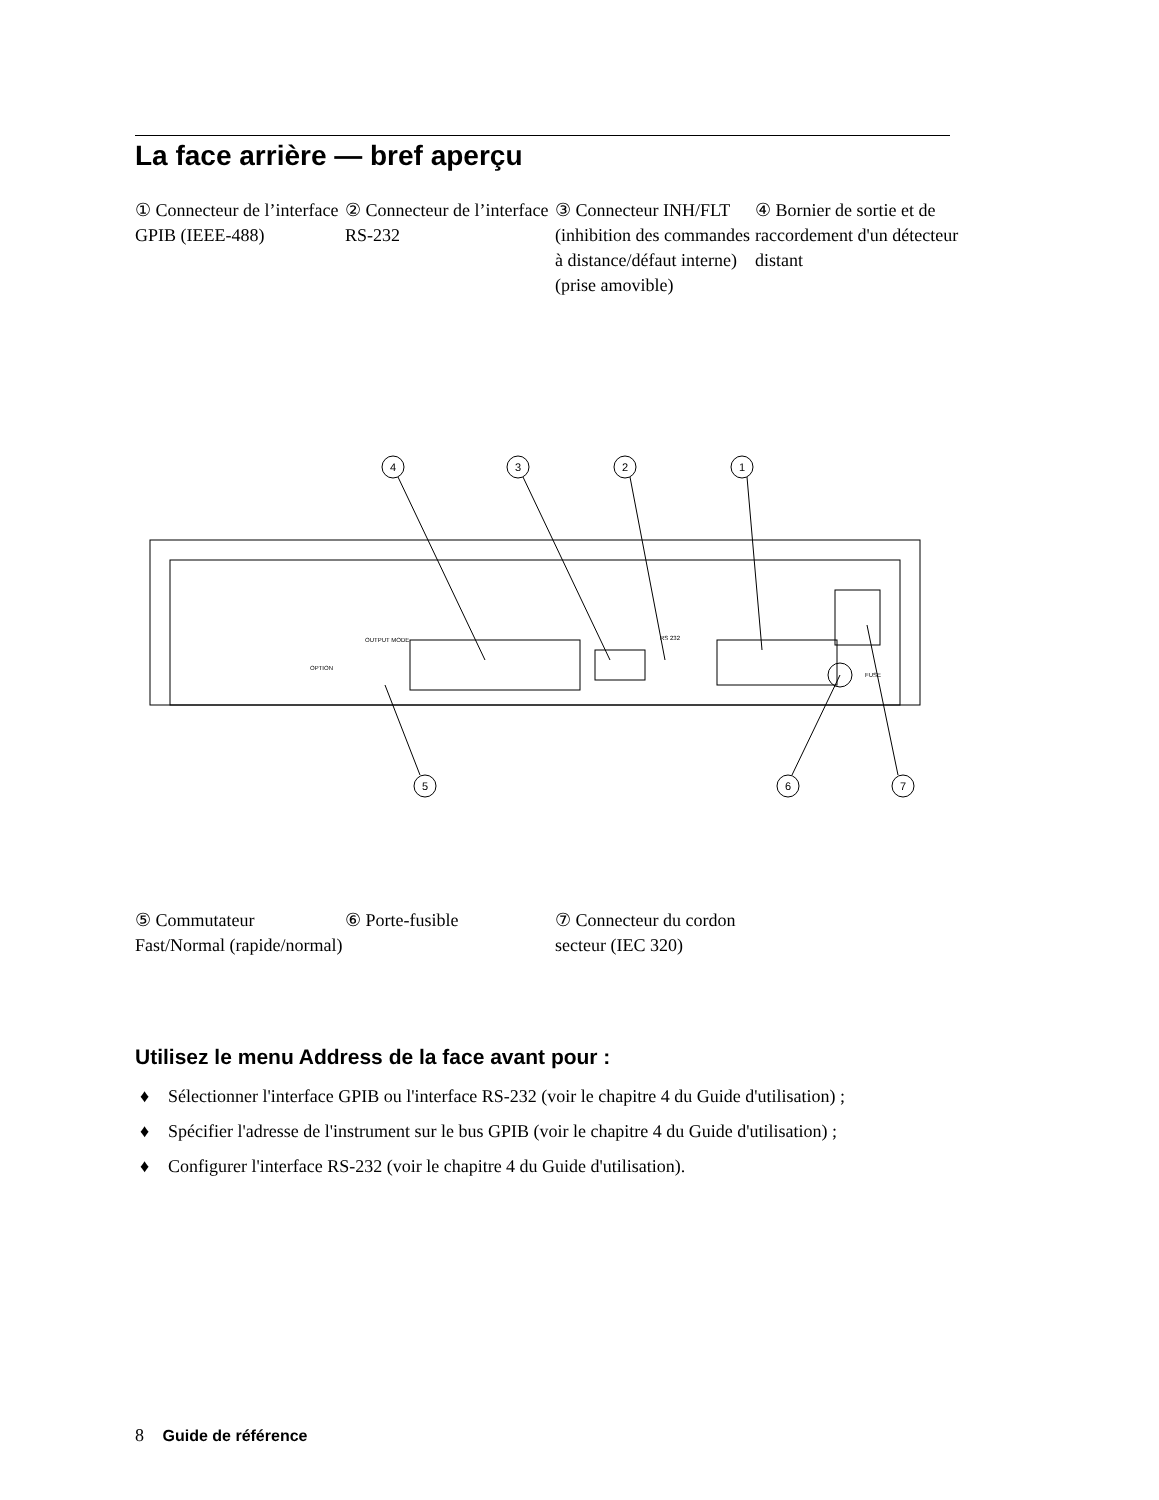La face arrière — bref aperçu
① Connecteur de l’interface GPIB (IEEE-488)
② Connecteur de l’interface RS-232
③ Connecteur INH/FLT (inhibition des commandes à distance/défaut interne) (prise amovible)
④ Bornier de sortie et de raccordement d'un détecteur distant
4
3
2
1
5
6
7
OUTPUT MODE
RS 232
FUSE
OPTION
⑤ Commutateur Fast/Normal (rapide/normal)
⑥ Porte-fusible ⑦ Connecteur du cordon secteur (IEC 320)
Utilisez le menu Address de la face avant pour :
♦ Sélectionner l'interface GPIB ou l'interface RS-232 (voir le chapitre 4 du Guide d'utilisation) ;
♦ Spécifier l'adresse de l'instrument sur le bus GPIB (voir le chapitre 4 du Guide d'utilisation) ;
♦ Configurer l'interface RS-232 (voir le chapitre 4 du Guide d'utilisation).
8 Guide de référence